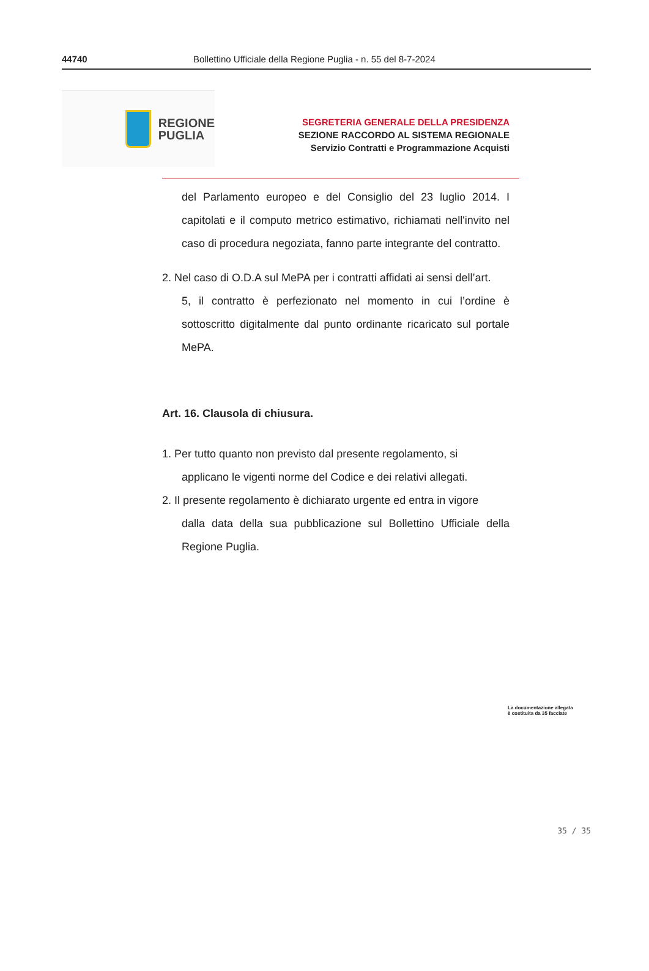44740 Bollettino Ufficiale della Regione Puglia - n. 55 del 8-7-2024
REGIONE
PUGLIA
SEGRETERIA GENERALE DELLA PRESIDENZA
SEZIONE RACCORDO AL SISTEMA REGIONALE
Servizio Contratti e Programmazione Acquisti
del Parlamento europeo e del Consiglio del 23 luglio 2014. I capitolati e il computo metrico estimativo, richiamati nell'invito nel caso di procedura negoziata, fanno parte integrante del contratto.
2. Nel caso di O.D.A sul MePA per i contratti affidati ai sensi dell’art.
5, il contratto è perfezionato nel momento in cui l’ordine è sottoscritto digitalmente dal punto ordinante ricaricato sul portale MePA.
Art. 16. Clausola di chiusura.
1. Per tutto quanto non previsto dal presente regolamento, si
applicano le vigenti norme del Codice e dei relativi allegati.
2. Il presente regolamento è dichiarato urgente ed entra in vigore
dalla data della sua pubblicazione sul Bollettino Ufficiale della Regione Puglia.
La documentazione allegata
è costituita da 35 facciate
35 / 35